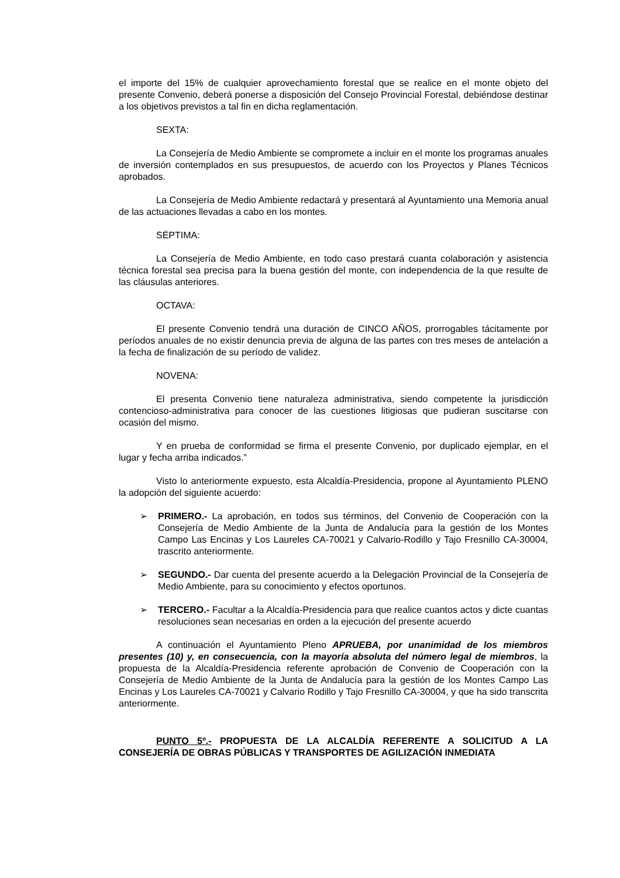el importe del 15% de cualquier aprovechamiento forestal que se realice en el monte objeto del presente Convenio, deberá ponerse a disposición del Consejo Provincial Forestal, debiéndose destinar a los objetivos previstos a tal fin en dicha reglamentación.
SEXTA:
La Consejería de Medio Ambiente se compromete a incluir en el monte los programas anuales de inversión contemplados en sus presupuestos, de acuerdo con los Proyectos y Planes Técnicos aprobados.
La Consejería de Medio Ambiente redactará y presentará al Ayuntamiento una Memoria anual de las actuaciones llevadas a cabo en los montes.
SÉPTIMA:
La Consejería de Medio Ambiente, en todo caso prestará cuanta colaboración y asistencia técnica forestal sea precisa para la buena gestión del monte, con independencia de la que resulte de las cláusulas anteriores.
OCTAVA:
El presente Convenio tendrá una duración de CINCO AÑOS, prorrogables tácitamente por períodos anuales de no existir denuncia previa de alguna de las partes con tres meses de antelación a la fecha de finalización de su período de validez.
NOVENA:
El presenta Convenio tiene naturaleza administrativa, siendo competente la jurisdicción contencioso-administrativa para conocer de las cuestiones litigiosas que pudieran suscitarse con ocasión del mismo.
Y en prueba de conformidad se firma el presente Convenio, por duplicado ejemplar, en el lugar y fecha arriba indicados.”
Visto lo anteriormente expuesto, esta Alcaldía-Presidencia, propone al Ayuntamiento PLENO la adopción del siguiente acuerdo:
➢ PRIMERO.- La aprobación, en todos sus términos, del Convenio de Cooperación con la Consejería de Medio Ambiente de la Junta de Andalucía para la gestión de los Montes Campo Las Encinas y Los Laureles CA-70021 y Calvario-Rodillo y Tajo Fresnillo CA-30004, trascrito anteriormente.
➢ SEGUNDO.- Dar cuenta del presente acuerdo a la Delegación Provincial de la Consejería de Medio Ambiente, para su conocimiento y efectos oportunos.
➢ TERCERO.- Facultar a la Alcaldía-Presidencia para que realice cuantos actos y dicte cuantas resoluciones sean necesarias en orden a la ejecución del presente acuerdo
A continuación el Ayuntamiento Pleno APRUEBA, por unanimidad de los miembros presentes (10) y, en consecuencia, con la mayoría absoluta del número legal de miembros, la propuesta de la Alcaldía-Presidencia referente aprobación de Convenio de Cooperación con la Consejería de Medio Ambiente de la Junta de Andalucía para la gestión de los Montes Campo Las Encinas y Los Laureles CA-70021 y Calvario Rodillo y Tajo Fresnillo CA-30004, y que ha sido transcrita anteriormente.
PUNTO 5º.- PROPUESTA DE LA ALCALDÍA REFERENTE A SOLICITUD A LA CONSEJERÍA DE OBRAS PÚBLICAS Y TRANSPORTES DE AGILIZACIÓN INMEDIATA